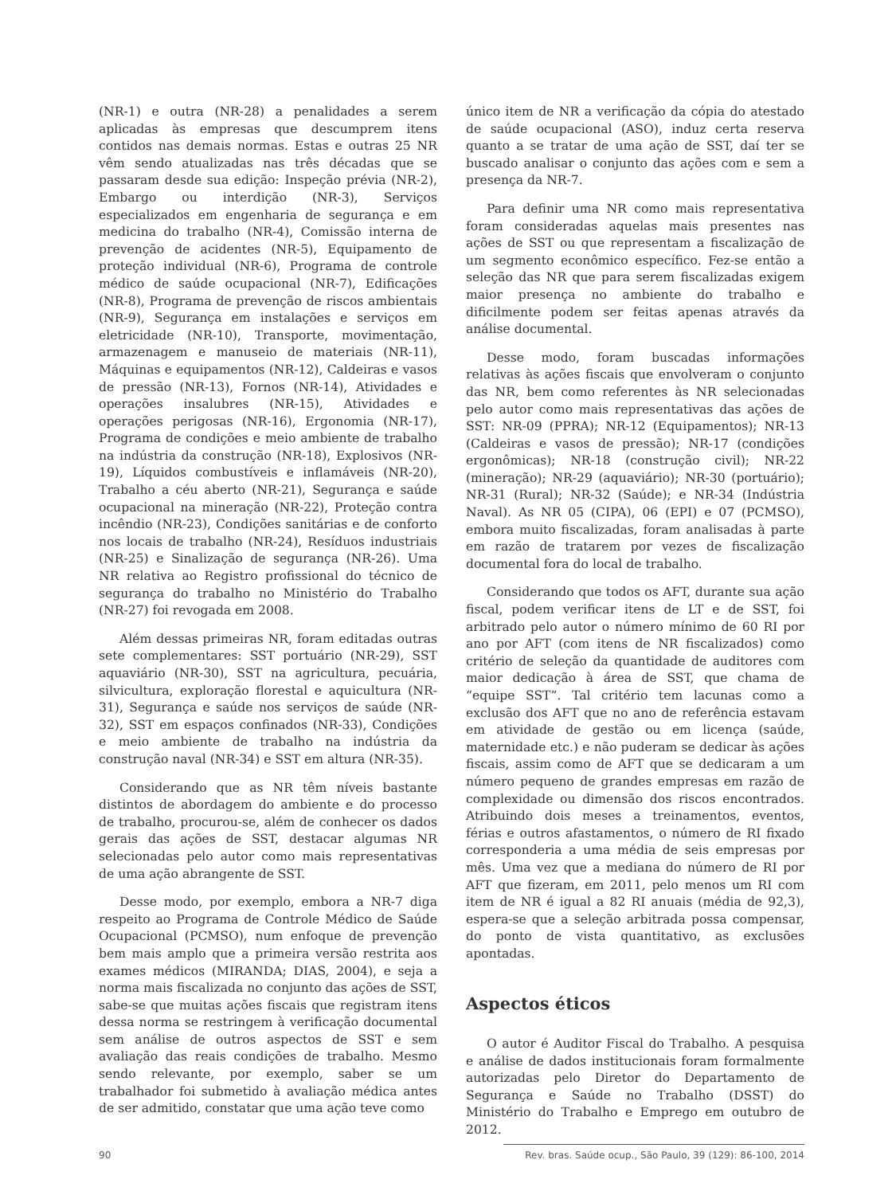(NR-1) e outra (NR-28) a penalidades a serem aplicadas às empresas que descumprem itens contidos nas demais normas. Estas e outras 25 NR vêm sendo atualizadas nas três décadas que se passaram desde sua edição: Inspeção prévia (NR-2), Embargo ou interdição (NR-3), Serviços especializados em engenharia de segurança e em medicina do trabalho (NR-4), Comissão interna de prevenção de acidentes (NR-5), Equipamento de proteção individual (NR-6), Programa de controle médico de saúde ocupacional (NR-7), Edificações (NR-8), Programa de prevenção de riscos ambientais (NR-9), Segurança em instalações e serviços em eletricidade (NR-10), Transporte, movimentação, armazenagem e manuseio de materiais (NR-11), Máquinas e equipamentos (NR-12), Caldeiras e vasos de pressão (NR-13), Fornos (NR-14), Atividades e operações insalubres (NR-15), Atividades e operações perigosas (NR-16), Ergonomia (NR-17), Programa de condições e meio ambiente de trabalho na indústria da construção (NR-18), Explosivos (NR-19), Líquidos combustíveis e inflamáveis (NR-20), Trabalho a céu aberto (NR-21), Segurança e saúde ocupacional na mineração (NR-22), Proteção contra incêndio (NR-23), Condições sanitárias e de conforto nos locais de trabalho (NR-24), Resíduos industriais (NR-25) e Sinalização de segurança (NR-26). Uma NR relativa ao Registro profissional do técnico de segurança do trabalho no Ministério do Trabalho (NR-27) foi revogada em 2008.
Além dessas primeiras NR, foram editadas outras sete complementares: SST portuário (NR-29), SST aquaviário (NR-30), SST na agricultura, pecuária, silvicultura, exploração florestal e aquicultura (NR-31), Segurança e saúde nos serviços de saúde (NR-32), SST em espaços confinados (NR-33), Condições e meio ambiente de trabalho na indústria da construção naval (NR-34) e SST em altura (NR-35).
Considerando que as NR têm níveis bastante distintos de abordagem do ambiente e do processo de trabalho, procurou-se, além de conhecer os dados gerais das ações de SST, destacar algumas NR selecionadas pelo autor como mais representativas de uma ação abrangente de SST.
Desse modo, por exemplo, embora a NR-7 diga respeito ao Programa de Controle Médico de Saúde Ocupacional (PCMSO), num enfoque de prevenção bem mais amplo que a primeira versão restrita aos exames médicos (MIRANDA; DIAS, 2004), e seja a norma mais fiscalizada no conjunto das ações de SST, sabe-se que muitas ações fiscais que registram itens dessa norma se restringem à verificação documental sem análise de outros aspectos de SST e sem avaliação das reais condições de trabalho. Mesmo sendo relevante, por exemplo, saber se um trabalhador foi submetido à avaliação médica antes de ser admitido, constatar que uma ação teve como
único item de NR a verificação da cópia do atestado de saúde ocupacional (ASO), induz certa reserva quanto a se tratar de uma ação de SST, daí ter se buscado analisar o conjunto das ações com e sem a presença da NR-7.
Para definir uma NR como mais representativa foram consideradas aquelas mais presentes nas ações de SST ou que representam a fiscalização de um segmento econômico específico. Fez-se então a seleção das NR que para serem fiscalizadas exigem maior presença no ambiente do trabalho e dificilmente podem ser feitas apenas através da análise documental.
Desse modo, foram buscadas informações relativas às ações fiscais que envolveram o conjunto das NR, bem como referentes às NR selecionadas pelo autor como mais representativas das ações de SST: NR-09 (PPRA); NR-12 (Equipamentos); NR-13 (Caldeiras e vasos de pressão); NR-17 (condições ergonômicas); NR-18 (construção civil); NR-22 (mineração); NR-29 (aquaviário); NR-30 (portuário); NR-31 (Rural); NR-32 (Saúde); e NR-34 (Indústria Naval). As NR 05 (CIPA), 06 (EPI) e 07 (PCMSO), embora muito fiscalizadas, foram analisadas à parte em razão de tratarem por vezes de fiscalização documental fora do local de trabalho.
Considerando que todos os AFT, durante sua ação fiscal, podem verificar itens de LT e de SST, foi arbitrado pelo autor o número mínimo de 60 RI por ano por AFT (com itens de NR fiscalizados) como critério de seleção da quantidade de auditores com maior dedicação à área de SST, que chama de “equipe SST”. Tal critério tem lacunas como a exclusão dos AFT que no ano de referência estavam em atividade de gestão ou em licença (saúde, maternidade etc.) e não puderam se dedicar às ações fiscais, assim como de AFT que se dedicaram a um número pequeno de grandes empresas em razão de complexidade ou dimensão dos riscos encontrados. Atribuindo dois meses a treinamentos, eventos, férias e outros afastamentos, o número de RI fixado corresponderia a uma média de seis empresas por mês. Uma vez que a mediana do número de RI por AFT que fizeram, em 2011, pelo menos um RI com item de NR é igual a 82 RI anuais (média de 92,3), espera-se que a seleção arbitrada possa compensar, do ponto de vista quantitativo, as exclusões apontadas.
Aspectos éticos
O autor é Auditor Fiscal do Trabalho. A pesquisa e análise de dados institucionais foram formalmente autorizadas pelo Diretor do Departamento de Segurança e Saúde no Trabalho (DSST) do Ministério do Trabalho e Emprego em outubro de 2012.
90 Rev. bras. Saúde ocup., São Paulo, 39 (129): 86-100, 2014